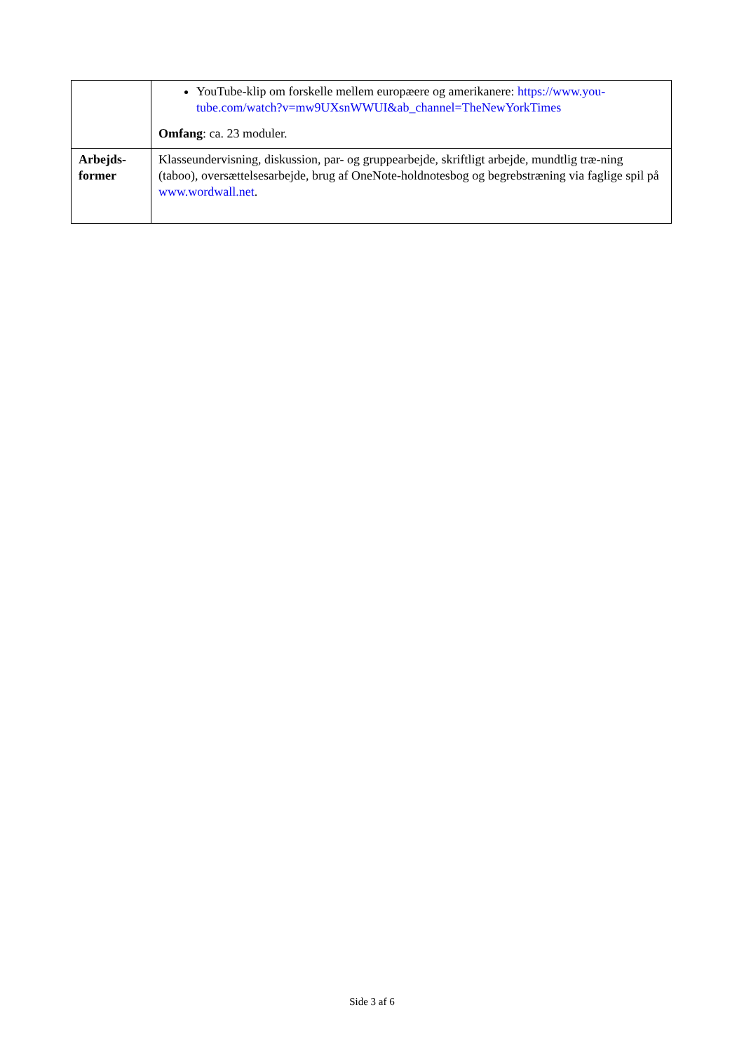| | YouTube-klip om forskelle mellem europæere og amerikanere: https://www.you-tube.com/watch?v=mw9UXsnWWUI&ab_channel=TheNewYorkTimes Omfang : ca. 23 moduler. |
| Arbejds- former | Klasseundervisning, diskussion, par- og gruppearbejde, skriftligt arbejde, mundtlig træ-ning (taboo), oversættelsesarbejde, brug af OneNote-holdnotesbog og begrebstræning via faglige spil på www.wordwall.net . |
Side 3 af 6